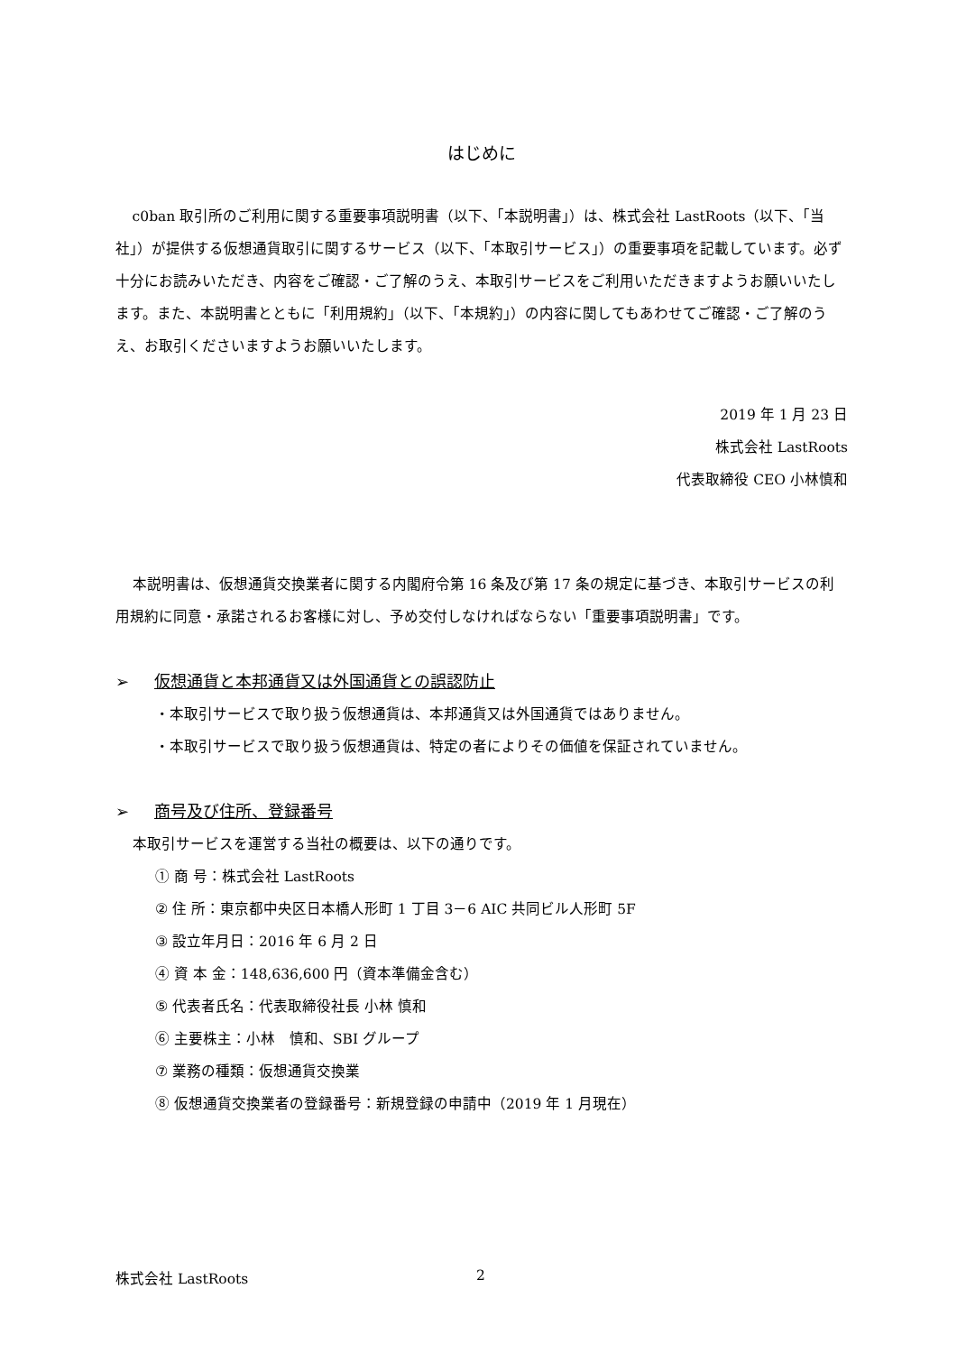はじめに
c0ban 取引所のご利用に関する重要事項説明書（以下、「本説明書」）は、株式会社 LastRoots（以下、「当社」）が提供する仮想通貨取引に関するサービス（以下、「本取引サービス」）の重要事項を記載しています。必ず十分にお読みいただき、内容をご確認・ご了解のうえ、本取引サービスをご利用いただきますようお願いいたします。また、本説明書とともに「利用規約」（以下、「本規約」）の内容に関してもあわせてご確認・ご了解のうえ、お取引くださいますようお願いいたします。
2019 年 1 月 23 日
株式会社 LastRoots
代表取締役 CEO 小林慎和
本説明書は、仮想通貨交換業者に関する内閣府令第 16 条及び第 17 条の規定に基づき、本取引サービスの利用規約に同意・承諾されるお客様に対し、予め交付しなければならない「重要事項説明書」です。
➢ 仮想通貨と本邦通貨又は外国通貨との誤認防止
・本取引サービスで取り扱う仮想通貨は、本邦通貨又は外国通貨ではありません。
・本取引サービスで取り扱う仮想通貨は、特定の者によりその価値を保証されていません。
➢ 商号及び住所、登録番号
本取引サービスを運営する当社の概要は、以下の通りです。
① 商 号：株式会社 LastRoots
② 住 所：東京都中央区日本橋人形町 1 丁目 3－6 AIC 共同ビル人形町 5F
③ 設立年月日：2016 年 6 月 2 日
④ 資 本 金：148,636,600 円（資本準備金含む）
⑤ 代表者氏名：代表取締役社長 小林 慎和
⑥ 主要株主：小林　慎和、SBI グループ
⑦ 業務の種類：仮想通貨交換業
⑧ 仮想通貨交換業者の登録番号：新規登録の申請中（2019 年 1 月現在）
株式会社 LastRoots 2